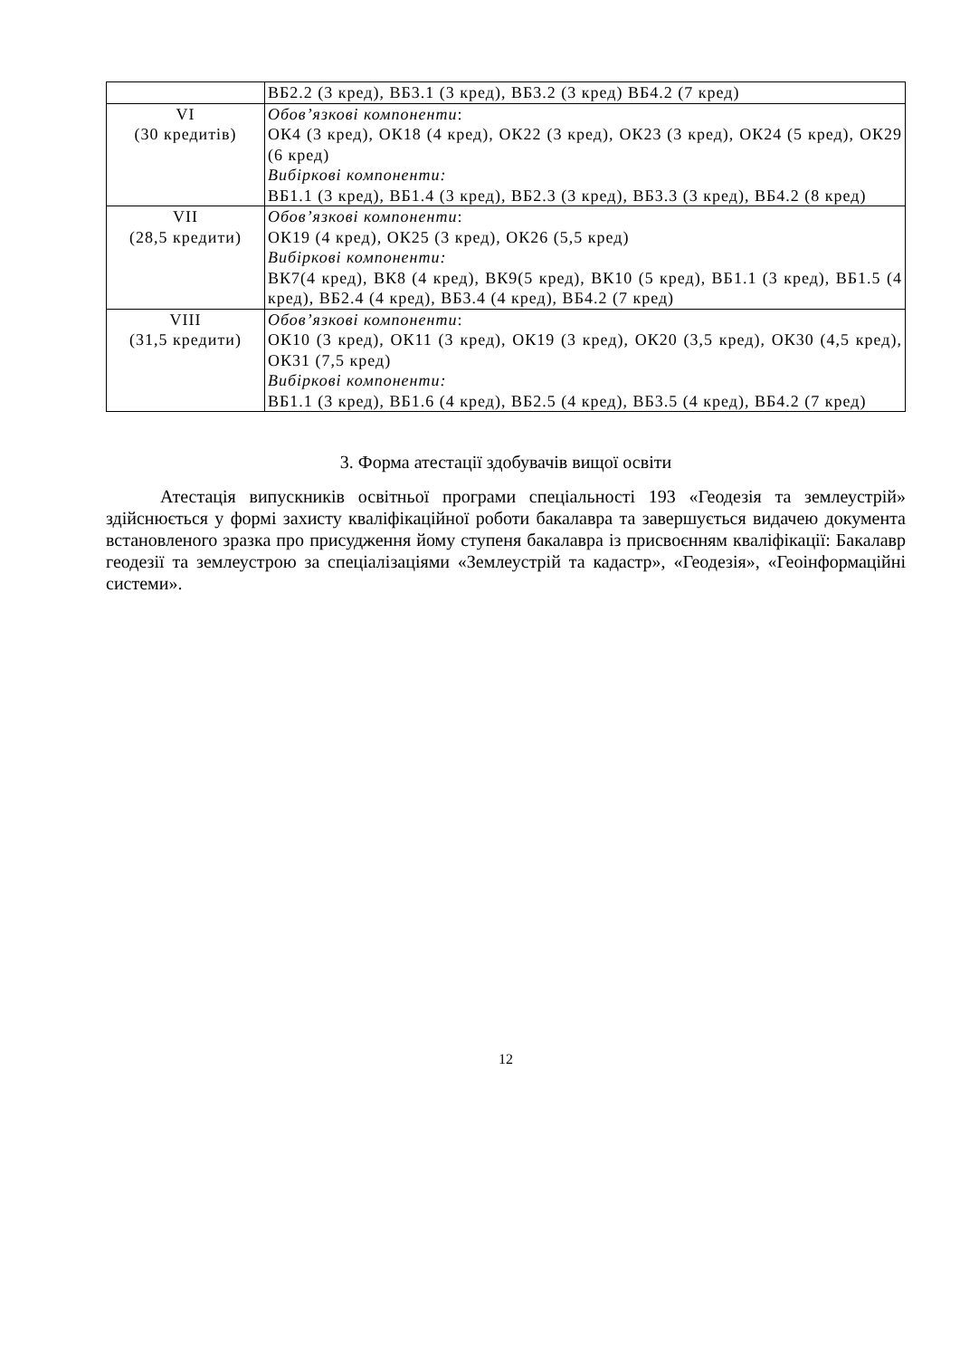| | ВБ2.2 (3 кред), ВБ3.1 (3 кред), ВБ3.2 (3 кред) ВБ4.2 (7 кред) |
| VI (30 кредитів) | Обов’язкові компоненти : ОК4 (3 кред), ОК18 (4 кред), ОК22 (3 кред), ОК23 (3 кред), ОК24 (5 кред), ОК29 (6 кред) Вибіркові компоненти: ВБ1.1 (3 кред), ВБ1.4 (3 кред), ВБ2.3 (3 кред), ВБ3.3 (3 кред), ВБ4.2 (8 кред) |
| VII (28,5 кредити) | Обов’язкові компоненти : ОК19 (4 кред), ОК25 (3 кред), ОК26 (5,5 кред) Вибіркові компоненти: ВК7(4 кред), ВК8 (4 кред), ВК9(5 кред), ВК10 (5 кред), ВБ1.1 (3 кред), ВБ1.5 (4 кред), ВБ2.4 (4 кред), ВБ3.4 (4 кред), ВБ4.2 (7 кред) |
| VIII (31,5 кредити) | Обов’язкові компоненти : ОК10 (3 кред), ОК11 (3 кред), ОК19 (3 кред), ОК20 (3,5 кред), ОК30 (4,5 кред), ОК31 (7,5 кред) Вибіркові компоненти: ВБ1.1 (3 кред), ВБ1.6 (4 кред), ВБ2.5 (4 кред), ВБ3.5 (4 кред), ВБ4.2 (7 кред) |
3. Форма атестації здобувачів вищої освіти
Атестація випускників освітньої програми спеціальності 193 «Геодезія та землеустрій» здійснюється у формі захисту кваліфікаційної роботи бакалавра та завершується видачею документа встановленого зразка про присудження йому ступеня бакалавра із присвоєнням кваліфікації: Бакалавр геодезії та землеустрою за спеціалізаціями «Землеустрій та кадастр», «Геодезія», «Геоінформаційні системи».
12